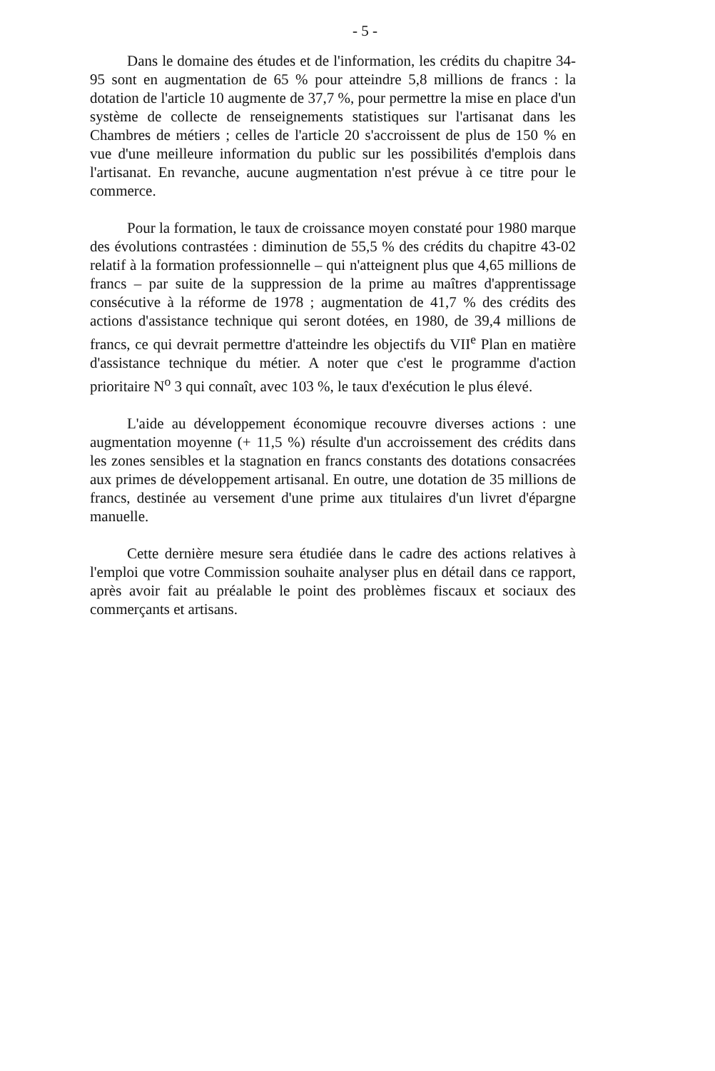- 5 -
Dans le domaine des études et de l'information, les crédits du chapitre 34-95 sont en augmentation de 65 % pour atteindre 5,8 millions de francs : la dotation de l'article 10 augmente de 37,7 %, pour permettre la mise en place d'un système de collecte de renseignements statistiques sur l'artisanat dans les Chambres de métiers ; celles de l'article 20 s'accroissent de plus de 150 % en vue d'une meilleure information du public sur les possibilités d'emplois dans l'artisanat. En revanche, aucune augmentation n'est prévue à ce titre pour le commerce.
Pour la formation, le taux de croissance moyen constaté pour 1980 marque des évolutions contrastées : diminution de 55,5 % des crédits du chapitre 43-02 relatif à la formation professionnelle – qui n'atteignent plus que 4,65 millions de francs – par suite de la suppression de la prime au maîtres d'apprentissage consécutive à la réforme de 1978 ; augmentation de 41,7 % des crédits des actions d'assistance technique qui seront dotées, en 1980, de 39,4 millions de francs, ce qui devrait permettre d'atteindre les objectifs du VII<sup>e</sup> Plan en matière d'assistance technique du métier. A noter que c'est le programme d'action prioritaire N<sup>o</sup> 3 qui connaît, avec 103 %, le taux d'exécution le plus élevé.
L'aide au développement économique recouvre diverses actions : une augmentation moyenne (+ 11,5 %) résulte d'un accroissement des crédits dans les zones sensibles et la stagnation en francs constants des dotations consacrées aux primes de développement artisanal. En outre, une dotation de 35 millions de francs, destinée au versement d'une prime aux titulaires d'un livret d'épargne manuelle.
Cette dernière mesure sera étudiée dans le cadre des actions relatives à l'emploi que votre Commission souhaite analyser plus en détail dans ce rapport, après avoir fait au préalable le point des problèmes fiscaux et sociaux des commerçants et artisans.